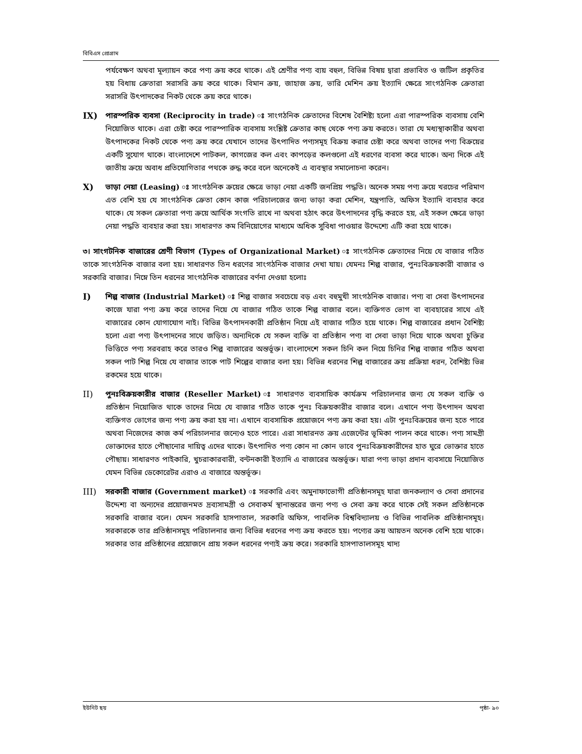বিবিএস প্রোগ্রাম
পর্যবেক্ষণ অথবা মূল্যায়ন করে পণ্য ক্রয় করে থাকে। এই শ্রেণীর পণ্য ব্যয় বহুল, বিভিন্ন বিষয় দ্বারা প্রভাবিত ও জটিল প্রকৃতির হয় বিধায় ক্রেতারা সরাসরি ক্রয় করে থাকে। বিমান ক্রয়, জাহাজ ক্রয়, ভারি মেশিন ক্রয় ইত্যাদি ক্ষেত্রে সাংগঠনিক ক্রেতারা সরাসরি উৎপাদকের নিকট থেকে ক্রয় করে থাকে।
IX) পারস্পরিক ব্যবসা (Reciprocity in trade) ঃ সাংগঠনিক ক্রেতাদের বিশেষ বৈশিষ্ট্য হলো এরা পারস্পরিক ব্যবসায় বেশি নিয়োজিত থাকে। এরা চেষ্টা করে পারস্পারিক ব্যবসায় সংশ্লিষ্ট ক্রেতার কাছ থেকে পণ্য ক্রয় করতে। তারা যে মধ্যস্থাকারীর অথবা উৎপাদকের নিকট থেকে পণ্য ক্রয় করে যেখানে তাদের উৎপাদিত পণ্যসমূহ বিক্রয় করার চেষ্টা করে অথবা তাদের পণ্য বিক্রয়ের একটি সুযোগ থাকে। বাংলাদেশে পাটকল, কাগজের কল এবং কাপড়ের কলগুলো এই ধরণের ব্যবসা করে থাকে। অন্য দিকে এই জাতীয় ক্রয়ে অবাধ প্রতিযোগিতার পথকে রুদ্ধ করে বলে অনেকেই এ ব্যবস্থার সমালোচনা করেন।
X) ভাড়া নেয়া (Leasing) ঃ সাংগঠনিক ক্রয়ের ক্ষেত্রে ভাড়া নেয়া একটি জনপ্রিয় পদ্ধতি। অনেক সময় পণ্য ক্রয়ে খরচের পরিমাণ এত বেশি হয় যে সাংগঠনিক ক্রেতা কোন কাজ পরিচালজের জন্য ভাড়া করা মেশিন, যন্ত্রপাতি, অফিস ইত্যাদি ব্যবহার করে থাকে। যে সকল ক্রেতারা পণ্য ক্রয়ে আর্থিক সংগতি রাখে না অথবা হঠাৎ করে উৎপাদনের বৃদ্ধি করতে হয়, এই সকল ক্ষেত্রে ভাড়া নেয়া পদ্ধতি ব্যবহার করা হয়। সাধারণত কম বিনিয়োগের মাধ্যমে অধিক সুবিধা পাওয়ার উদ্দেশ্যে এটি করা হয়ে থাকে।
৩। সাংগটনিক বাজারের শ্রেণী বিভাগ (Types of Organizational Market) ঃ সাংগঠনিক ক্রেতাদের নিয়ে যে বাজার গঠিত তাকে সাংগঠনিক বাজার বলা হয়। সাধারণত তিন ধরণের সাংগঠনিক বাজার দেখা যায়। যেমনঃ শিল্প বাজার, পুনঃবিক্রয়কারী বাজার ও সরকারি বাজার। নিম্নে তিন ধরনের সাংগঠনিক বাজারের বর্ণনা দেওয়া হলোঃ
I) শিল্প বাজার (Industrial Market) ঃ শিল্প বাজার সবচেয়ে বড় এবং বহুমুখী সাংগঠনিক বাজার। পণ্য বা সেবা উৎপাদনের কাজে যারা পণ্য ক্রয় করে তাদের নিয়ে যে বাজার গঠিত তাকে শিল্প বাজার বলে। ব্যক্তিগত ভোগ বা ব্যবহারের সাথে এই বাজারের কোন যোগাযোগ নাই। বিভিন্ন উৎপাদনকারী প্রতিষ্ঠান নিয়ে এই বাজার গঠিত হয়ে থাকে। শিল্প বাজারের প্রধান বৈশিষ্ট্য হলো এরা পণ্য উৎপাদনের সাথে জড়িত। অন্যদিকে যে সকল ব্যক্তি বা প্রতিষ্ঠান পণ্য বা সেবা ভাড়া দিয়ে থাকে অথবা চুক্তির ভিত্তিতে পণ্য সরবরাহ করে তারও শিল্প বাজারের অন্তর্ভূক্ত। বাংলাদেশে সকল চিনি কল নিয়ে চিনির শিল্প বাজার গঠিত অথবা সকল পাট শিল্প নিয়ে যে বাজার তাকে পাট শিল্পের বাজার বলা হয়। বিভিন্ন ধরনের শিল্প বাজারের ক্রয় প্রক্রিয়া ধরন, বৈশিষ্ট্য ভিন্ন রকমের হয়ে থাকে।
II) পুনঃবিক্রয়কারীর বাজার (Reseller Market) ঃ সাধারণত ব্যবসায়িক কার্যক্রম পরিচালনার জন্য যে সকল ব্যক্তি ও প্রতিষ্ঠান নিয়োজিত থাকে তাদের নিয়ে যে বাজার গঠিত তাকে পুনঃ বিক্রয়কারীর বাজার বলে। এখানে পণ্য উৎপাদন অথবা ব্যক্তিগত ভোগের জন্য পণ্য ক্রয় করা হয় না। এখানে ব্যবসায়িক প্রয়োজনে পণ্য ক্রয় করা হয়। এটা পুনঃবিক্রয়ের জন্য হতে পারে অথবা নিজেদের কাজ কর্ম পরিচালনার জন্যেও হতে পারে। এরা সাধারনত ক্রয় এজেন্টের ভূমিকা পালন করে থাকে। পণ্য সামগ্রী ভোক্তাদের হাতে পৌছানোর দায়িত্ব এদের থাকে। উৎপাদিত পণ্য কোন না কোন ভাবে পুনঃবিক্রয়কারীদের হাত ঘুরে ভোক্তার হাতে পৌছায়। সাধারণত পাইকারি, খুচরাকারবারী, বন্টনকারী ইত্যাদি এ বাজারের অন্তর্ভূক্ত। যারা পণ্য ভাড়া প্রদান ব্যবসায়ে নিয়োজিত যেমন বিভিন্ন ডেকোরেটর এরাও এ বাজারে অন্তর্ভূক্ত।
III) সরকারী বাজার (Government market) ঃ সরকারি এবং অমুনাফাভোগী প্রতিষ্ঠানসমূহ যারা জনকল্যাণ ও সেবা প্রদানের উদ্দেশ্য বা অন্যদের প্রয়োজনমত দ্রব্যসামগ্রী ও সেবাকর্ম স্থানান্তরের জন্য পণ্য ও সেবা ক্রয় করে থাকে সেই সকল প্রতিষ্ঠানকে সরকারি বাজার বলে। যেমন সরকারি হাসপাতাল, সরকারি অফিস, পাবলিক বিশ্ববিদ্যালয় ও বিভিন্ন পাবলিক প্রতিষ্ঠানসমূহ। সরকারকে তার প্রতিষ্ঠানসমূহ পরিচালনার জন্য বিভিন্ন ধরনের পণ্য ক্রয় করতে হয়। পণ্যের ক্রয় আয়তন অনেক বেশি হয়ে থাকে। সরকার তার প্রতিষ্ঠানের প্রয়োজনে প্রায় সকল ধরনের পণ্যই ক্রয় করে। সরকারি হাসপাতালসমূহ খাদ্য
ইউনিট ছয় পৃষ্ঠা- ৯০